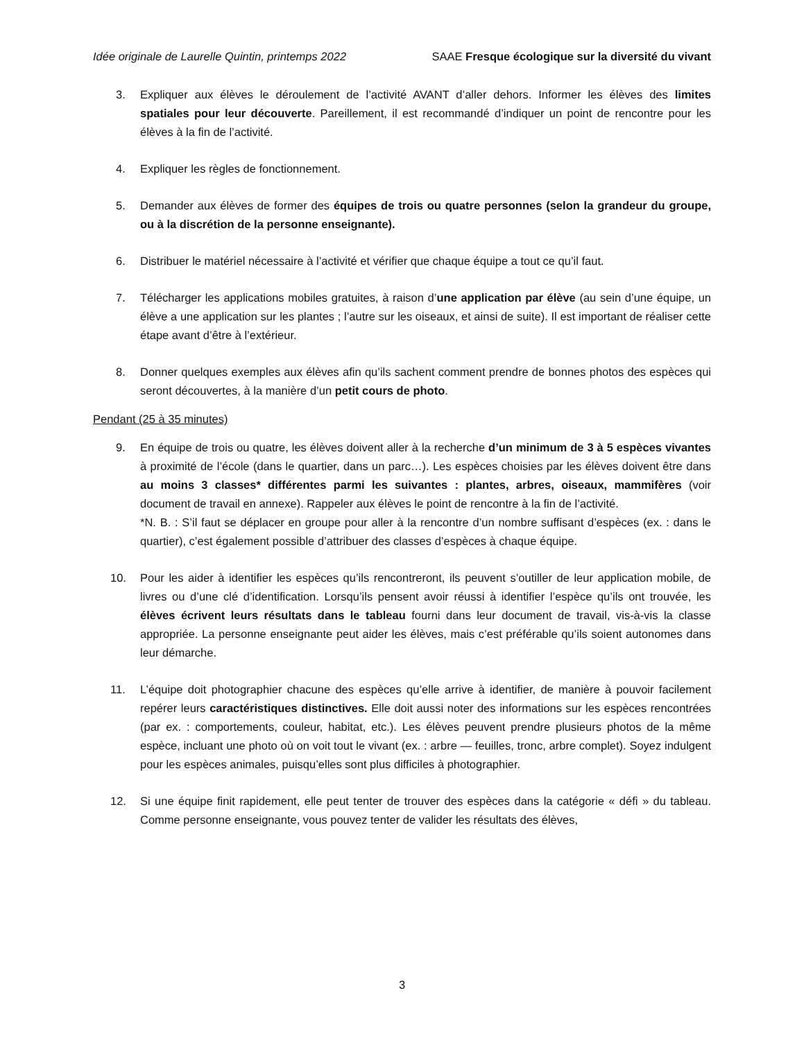Idée originale de Laurelle Quintin, printemps 2022 SAAE Fresque écologique sur la diversité du vivant
3. Expliquer aux élèves le déroulement de l’activité AVANT d’aller dehors. Informer les élèves des limites spatiales pour leur découverte. Pareillement, il est recommandé d’indiquer un point de rencontre pour les élèves à la fin de l’activité.
4. Expliquer les règles de fonctionnement.
5. Demander aux élèves de former des équipes de trois ou quatre personnes (selon la grandeur du groupe, ou à la discrétion de la personne enseignante).
6. Distribuer le matériel nécessaire à l’activité et vérifier que chaque équipe a tout ce qu’il faut.
7. Télécharger les applications mobiles gratuites, à raison d’une application par élève (au sein d’une équipe, un élève a une application sur les plantes ; l’autre sur les oiseaux, et ainsi de suite). Il est important de réaliser cette étape avant d’être à l’extérieur.
8. Donner quelques exemples aux élèves afin qu’ils sachent comment prendre de bonnes photos des espèces qui seront découvertes, à la manière d’un petit cours de photo.
Pendant (25 à 35 minutes)
9. En équipe de trois ou quatre, les élèves doivent aller à la recherche d’un minimum de 3 à 5 espèces vivantes à proximité de l’école (dans le quartier, dans un parc…). Les espèces choisies par les élèves doivent être dans au moins 3 classes* différentes parmi les suivantes : plantes, arbres, oiseaux, mammifères (voir document de travail en annexe). Rappeler aux élèves le point de rencontre à la fin de l’activité.
*N. B. : S’il faut se déplacer en groupe pour aller à la rencontre d’un nombre suffisant d’espèces (ex. : dans le quartier), c’est également possible d’attribuer des classes d’espèces à chaque équipe.
10. Pour les aider à identifier les espèces qu’ils rencontreront, ils peuvent s’outiller de leur application mobile, de livres ou d’une clé d’identification. Lorsqu’ils pensent avoir réussi à identifier l’espèce qu’ils ont trouvée, les élèves écrivent leurs résultats dans le tableau fourni dans leur document de travail, vis-à-vis la classe appropriée. La personne enseignante peut aider les élèves, mais c’est préférable qu’ils soient autonomes dans leur démarche.
11. L’équipe doit photographier chacune des espèces qu’elle arrive à identifier, de manière à pouvoir facilement repérer leurs caractéristiques distinctives. Elle doit aussi noter des informations sur les espèces rencontrées (par ex. : comportements, couleur, habitat, etc.). Les élèves peuvent prendre plusieurs photos de la même espèce, incluant une photo où on voit tout le vivant (ex. : arbre — feuilles, tronc, arbre complet). Soyez indulgent pour les espèces animales, puisqu’elles sont plus difficiles à photographier.
12. Si une équipe finit rapidement, elle peut tenter de trouver des espèces dans la catégorie « défi » du tableau. Comme personne enseignante, vous pouvez tenter de valider les résultats des élèves,
3